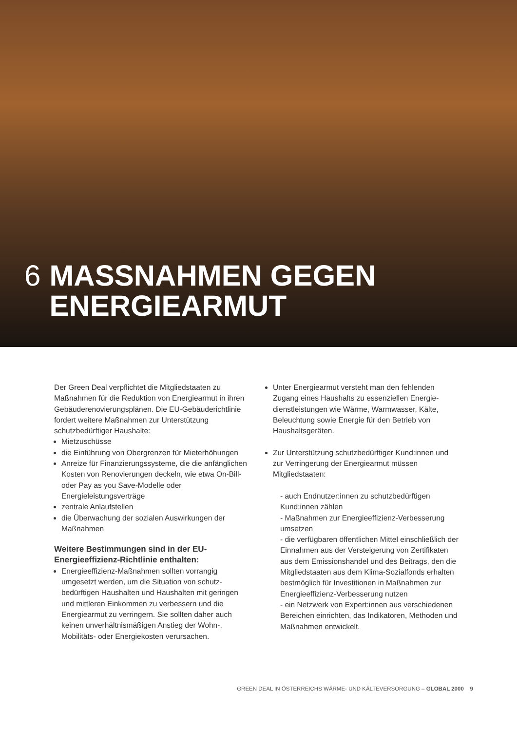6 MASSNAHMEN GEGEN
ENERGIEARMUT
Der Green Deal verpflichtet die Mitgliedstaaten zu Maßnahmen für die Reduktion von Energiearmut in ihren Gebäuderenovierungsplänen. Die EU-Gebäude­richtlinie fordert weitere Maßnahmen zur Unterstüt­zung schutzbedürftiger Haushalte:
Mietzuschüsse
die Einführung von Obergrenzen für Mieterhöhungen
Anreize für Finanzierungssysteme, die die anfänglichen Kosten von Renovierungen deckeln, wie etwa On-Bill- oder Pay as you Save-Modelle oder Energieleistungsverträge
zentrale Anlaufstellen
die Überwachung der sozialen Auswirkungen der Maßnahmen
Weitere Bestimmungen sind in der EU-Energieeffizienz-Richtlinie enthalten:
Energieeffizienz-Maßnahmen sollten vorrangig umgesetzt werden, um die Situation von schutz­bedürftigen Haushalten und Haushalten mit geringen und mittleren Einkommen zu verbessern und die Energiearmut zu verringern. Sie sollten daher auch keinen unverhältnismäßigen Anstieg der Wohn-, Mobilitäts- oder Energiekosten verursachen.
Unter Energiearmut versteht man den fehlenden Zugang eines Haushalts zu essenziellen Energie­dienstleistungen wie Wärme, Warmwasser, Kälte, Beleuchtung sowie Energie für den Betrieb von Haushaltsgeräten.
Zur Unterstützung schutzbedürftiger Kund:innen und zur Verringerung der Energiearmut müssen Mitgliedstaaten:
- auch Endnutzer:innen zu schutzbedürftigen Kund:innen zählen
- Maßnahmen zur Energieeffizienz-Verbesserung umsetzen
- die verfügbaren öffentlichen Mittel einschließlich der Einnahmen aus der Versteigerung von Zertifikaten aus dem Emissionshandel und des Beitrags, den die Mitgliedstaaten aus dem Klima-Sozialfonds erhalten bestmöglich für Investitionen in Maßnahmen zur Energie­effizienz-Verbesserung nutzen
- ein Netzwerk von Expert:innen aus verschiedenen Bereichen einrichten, das Indikatoren, Methoden und Maßnahmen entwickelt.
GREEN DEAL IN ÖSTERREICHS WÄRME- UND KÄLTEVERSORGUNG – GLOBAL 2000 9